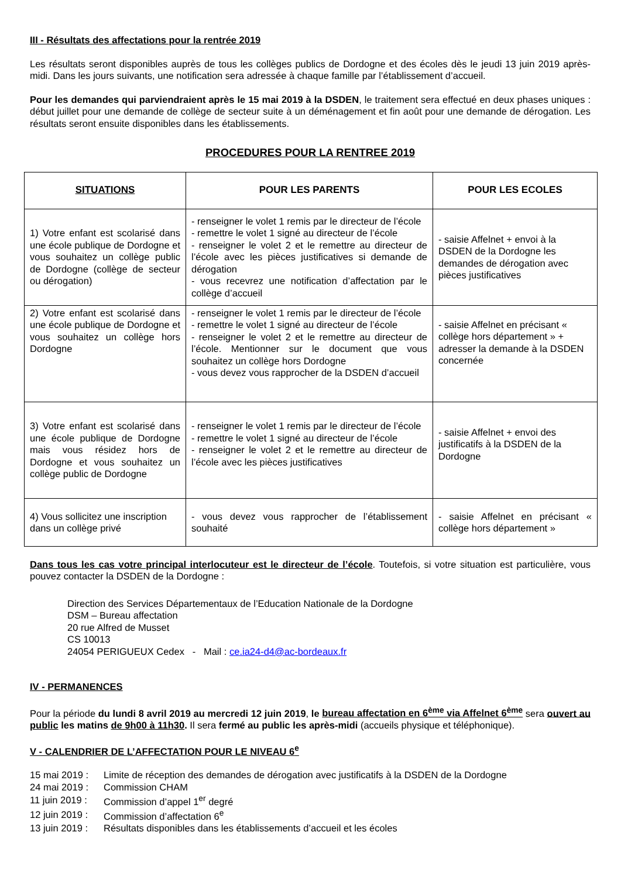III - Résultats des affectations pour la rentrée 2019
Les résultats seront disponibles auprès de tous les collèges publics de Dordogne et des écoles dès le jeudi 13 juin 2019 après-midi. Dans les jours suivants, une notification sera adressée à chaque famille par l’établissement d’accueil.
Pour les demandes qui parviendraient après le 15 mai 2019 à la DSDEN, le traitement sera effectué en deux phases uniques : début juillet pour une demande de collège de secteur suite à un déménagement et fin août pour une demande de dérogation. Les résultats seront ensuite disponibles dans les établissements.
PROCEDURES POUR LA RENTREE 2019
| SITUATIONS | POUR LES PARENTS | POUR LES ECOLES |
| --- | --- | --- |
| 1) Votre enfant est scolarisé dans une école publique de Dordogne et vous souhaitez un collège public de Dordogne (collège de secteur ou dérogation) | - renseigner le volet 1 remis par le directeur de l’école - remettre le volet 1 signé au directeur de l’école - renseigner le volet 2 et le remettre au directeur de l’école avec les pièces justificatives si demande de dérogation - vous recevrez une notification d’affectation par le collège d’accueil | - saisie Affelnet + envoi à la DSDEN de la Dordogne les demandes de dérogation avec pièces justificatives |
| 2) Votre enfant est scolarisé dans une école publique de Dordogne et vous souhaitez un collège hors Dordogne | - renseigner le volet 1 remis par le directeur de l’école - remettre le volet 1 signé au directeur de l’école - renseigner le volet 2 et le remettre au directeur de l’école. Mentionner sur le document que vous souhaitez un collège hors Dordogne - vous devez vous rapprocher de la DSDEN d’accueil | - saisie Affelnet en précisant « collège hors département » + adresser la demande à la DSDEN concernée |
| 3) Votre enfant est scolarisé dans une école publique de Dordogne mais vous résidez hors de Dordogne et vous souhaitez un collège public de Dordogne | - renseigner le volet 1 remis par le directeur de l’école - remettre le volet 1 signé au directeur de l’école - renseigner le volet 2 et le remettre au directeur de l’école avec les pièces justificatives | - saisie Affelnet + envoi des justificatifs à la DSDEN de la Dordogne |
| 4) Vous sollicitez une inscription dans un collège privé | - vous devez vous rapprocher de l’établissement souhaité | - saisie Affelnet en précisant « collège hors département » |
Dans tous les cas votre principal interlocuteur est le directeur de l’école. Toutefois, si votre situation est particulière, vous pouvez contacter la DSDEN de la Dordogne :
Direction des Services Départementaux de l’Education Nationale de la Dordogne
DSM – Bureau affectation
20 rue Alfred de Musset
CS 10013
24054 PERIGUEUX Cedex - Mail : ce.ia24-d4@ac-bordeaux.fr
IV - PERMANENCES
Pour la période du lundi 8 avril 2019 au mercredi 12 juin 2019, le bureau affectation en 6<sup>ème</sup> via Affelnet 6<sup>ème</sup> sera ouvert au public les matins de 9h00 à 11h30. Il sera fermé au public les après-midi (accueils physique et téléphonique).
V - CALENDRIER DE L’AFFECTATION POUR LE NIVEAU 6<sup>e</sup>
| 15 mai 2019 : | Limite de réception des demandes de dérogation avec justificatifs à la DSDEN de la Dordogne |
| 24 mai 2019 : | Commission CHAM |
| 11 juin 2019 : | Commission d’appel 1<sup>er</sup> degré |
| 12 juin 2019 : | Commission d’affectation 6<sup>e</sup> |
| 13 juin 2019 : | Résultats disponibles dans les établissements d’accueil et les écoles |